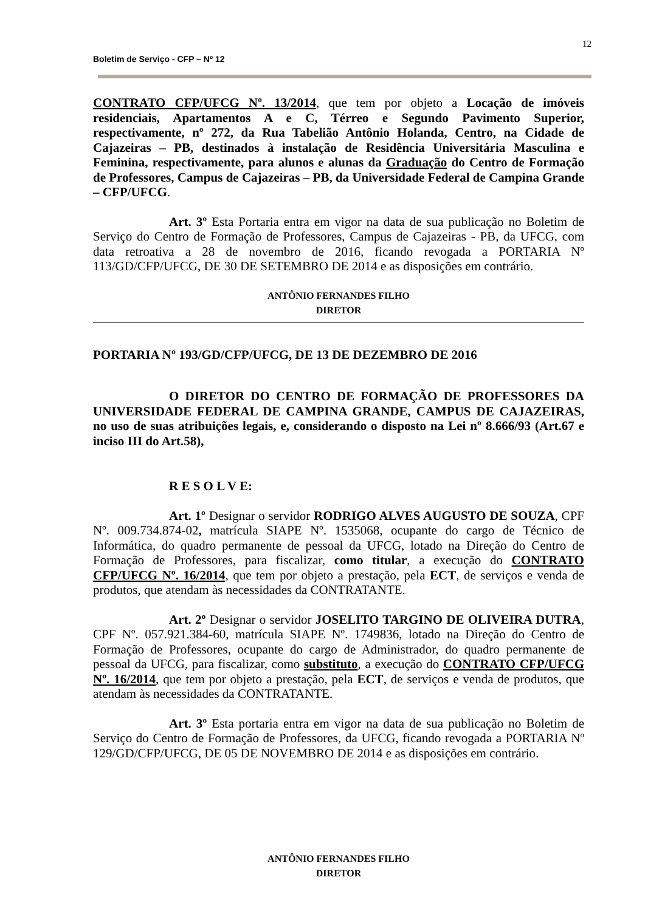12
Boletim de Serviço - CFP – Nº 12
CONTRATO CFP/UFCG Nº. 13/2014, que tem por objeto a Locação de imóveis residenciais, Apartamentos A e C, Térreo e Segundo Pavimento Superior, respectivamente, nº 272, da Rua Tabelião Antônio Holanda, Centro, na Cidade de Cajazeiras – PB, destinados à instalação de Residência Universitária Masculina e Feminina, respectivamente, para alunos e alunas da Graduação do Centro de Formação de Professores, Campus de Cajazeiras – PB, da Universidade Federal de Campina Grande – CFP/UFCG.
Art. 3º Esta Portaria entra em vigor na data de sua publicação no Boletim de Serviço do Centro de Formação de Professores, Campus de Cajazeiras - PB, da UFCG, com data retroativa a 28 de novembro de 2016, ficando revogada a PORTARIA Nº 113/GD/CFP/UFCG, DE 30 DE SETEMBRO DE 2014 e as disposições em contrário.
ANTÔNIO FERNANDES FILHO
DIRETOR
PORTARIA Nº 193/GD/CFP/UFCG, DE 13 DE DEZEMBRO DE 2016
O DIRETOR DO CENTRO DE FORMAÇÃO DE PROFESSORES DA UNIVERSIDADE FEDERAL DE CAMPINA GRANDE, CAMPUS DE CAJAZEIRAS, no uso de suas atribuições legais, e, considerando o disposto na Lei nº 8.666/93 (Art.67 e inciso III do Art.58),
R E S O L V E:
Art. 1º Designar o servidor RODRIGO ALVES AUGUSTO DE SOUZA, CPF Nº. 009.734.874-02, matrícula SIAPE Nº. 1535068, ocupante do cargo de Técnico de Informática, do quadro permanente de pessoal da UFCG, lotado na Direção do Centro de Formação de Professores, para fiscalizar, como titular, a execução do CONTRATO CFP/UFCG Nº. 16/2014, que tem por objeto a prestação, pela ECT, de serviços e venda de produtos, que atendam às necessidades da CONTRATANTE.
Art. 2º Designar o servidor JOSELITO TARGINO DE OLIVEIRA DUTRA, CPF Nº. 057.921.384-60, matrícula SIAPE Nº. 1749836, lotado na Direção do Centro de Formação de Professores, ocupante do cargo de Administrador, do quadro permanente de pessoal da UFCG, para fiscalizar, como substituto, a execução do CONTRATO CFP/UFCG Nº. 16/2014, que tem por objeto a prestação, pela ECT, de serviços e venda de produtos, que atendam às necessidades da CONTRATANTE.
Art. 3º Esta portaria entra em vigor na data de sua publicação no Boletim de Serviço do Centro de Formação de Professores, da UFCG, ficando revogada a PORTARIA Nº 129/GD/CFP/UFCG, DE 05 DE NOVEMBRO DE 2014 e as disposições em contrário.
ANTÔNIO FERNANDES FILHO
DIRETOR